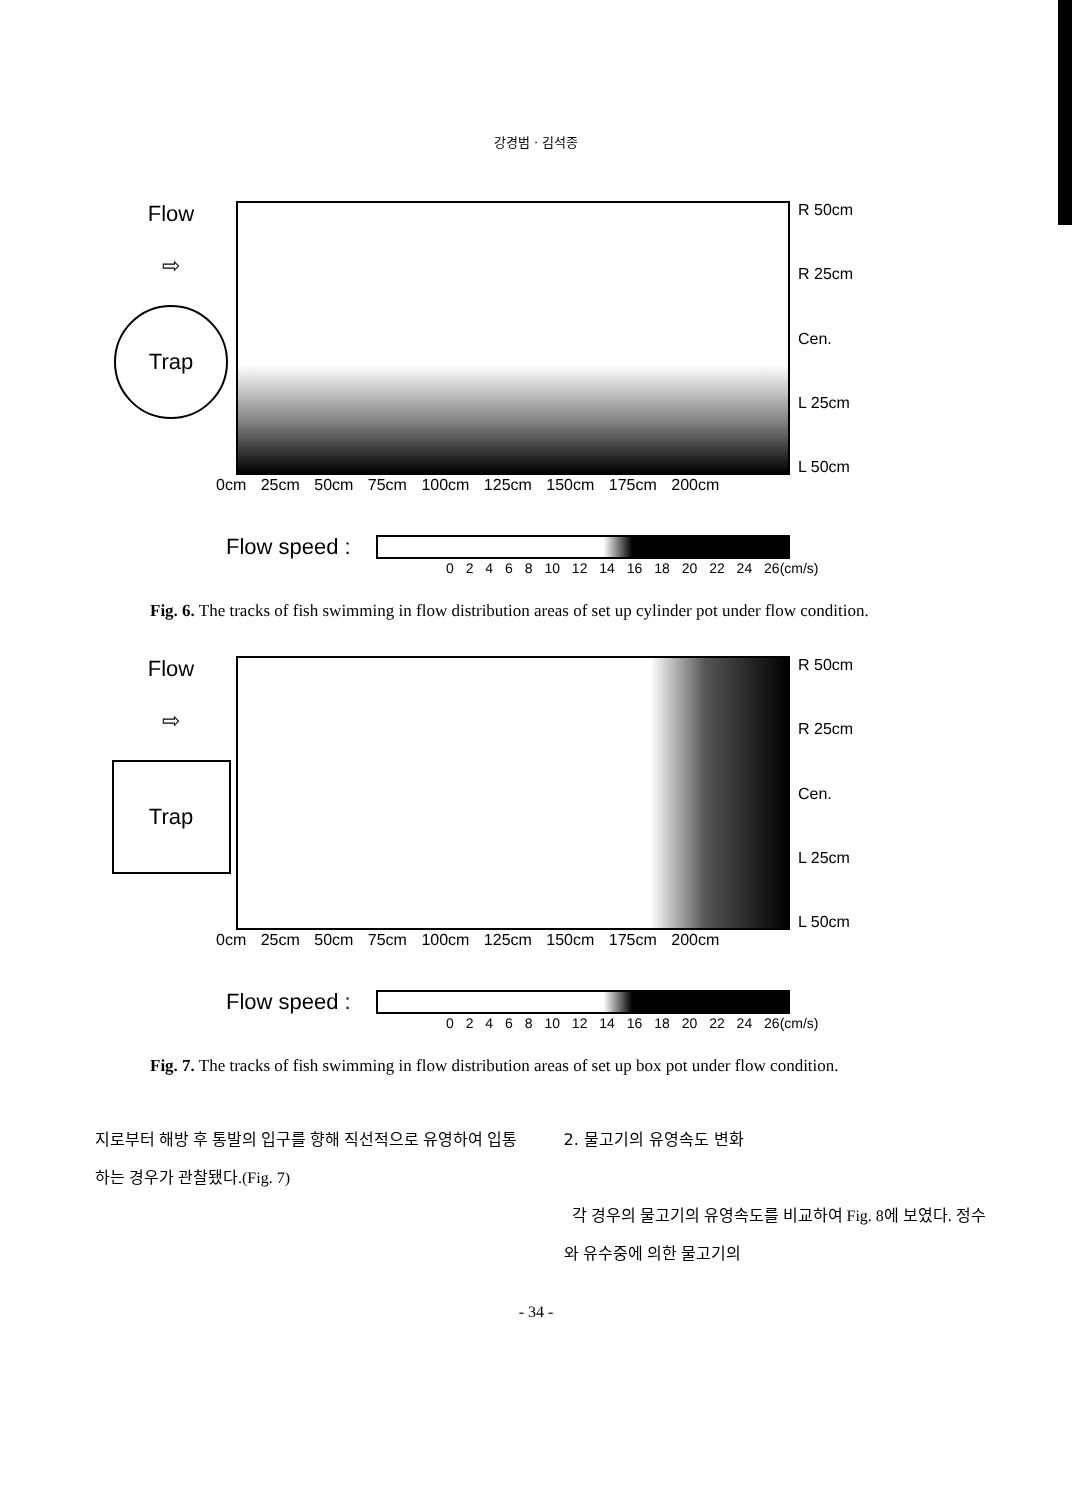강경범 · 김석종
Flow
⇨
Trap
R 50cm
R 25cm
Cen.
L 25cm
L 50cm
0cm 25cm 50cm 75cm 100cm 125cm 150cm 175cm 200cm
Flow speed :
0 2 4 6 8 10 12 14 16 18 20 22 24 26(cm/s)
Fig. 6. The tracks of fish swimming in flow distribution areas of set up cylinder pot under flow condition.
Flow
⇨
Trap
R 50cm
R 25cm
Cen.
L 25cm
L 50cm
0cm 25cm 50cm 75cm 100cm 125cm 150cm 175cm 200cm
Flow speed :
0 2 4 6 8 10 12 14 16 18 20 22 24 26(cm/s)
Fig. 7. The tracks of fish swimming in flow distribution areas of set up box pot under flow condition.
지로부터 해방 후 통발의 입구를 향해 직선적으로 유영하여 입통하는 경우가 관찰됐다.(Fig. 7)
2. 물고기의 유영속도 변화
각 경우의 물고기의 유영속도를 비교하여 Fig. 8에 보였다. 정수와 유수중에 의한 물고기의
- 34 -